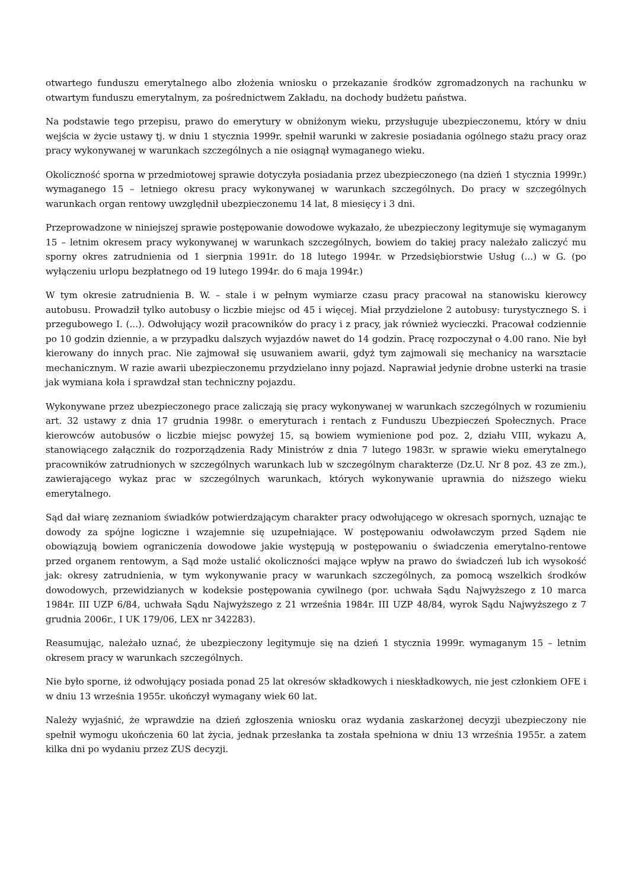otwartego funduszu emerytalnego albo złożenia wniosku o przekazanie środków zgromadzonych na rachunku w otwartym funduszu emerytalnym, za pośrednictwem Zakładu, na dochody budżetu państwa.
Na podstawie tego przepisu, prawo do emerytury w obniżonym wieku, przysługuje ubezpieczonemu, który w dniu wejścia w życie ustawy tj. w dniu 1 stycznia 1999r. spełnił warunki w zakresie posiadania ogólnego stażu pracy oraz pracy wykonywanej w warunkach szczególnych a nie osiągnął wymaganego wieku.
Okoliczność sporna w przedmiotowej sprawie dotyczyła posiadania przez ubezpieczonego (na dzień 1 stycznia 1999r.) wymaganego 15 – letniego okresu pracy wykonywanej w warunkach szczególnych. Do pracy w szczególnych warunkach organ rentowy uwzględnił ubezpieczonemu 14 lat, 8 miesięcy i 3 dni.
Przeprowadzone w niniejszej sprawie postępowanie dowodowe wykazało, że ubezpieczony legitymuje się wymaganym 15 – letnim okresem pracy wykonywanej w warunkach szczególnych, bowiem do takiej pracy należało zaliczyć mu sporny okres zatrudnienia od 1 sierpnia 1991r. do 18 lutego 1994r. w Przedsiębiorstwie Usług (...) w G. (po wyłączeniu urlopu bezpłatnego od 19 lutego 1994r. do 6 maja 1994r.)
W tym okresie zatrudnienia B. W. – stale i w pełnym wymiarze czasu pracy pracował na stanowisku kierowcy autobusu. Prowadził tylko autobusy o liczbie miejsc od 45 i więcej. Miał przydzielone 2 autobusy: turystycznego S. i przegubowego I. (...). Odwołujący woził pracowników do pracy i z pracy, jak również wycieczki. Pracował codziennie po 10 godzin dziennie, a w przypadku dalszych wyjazdów nawet do 14 godzin. Pracę rozpoczynał o 4.00 rano. Nie był kierowany do innych prac. Nie zajmował się usuwaniem awarii, gdyż tym zajmowali się mechanicy na warsztacie mechanicznym. W razie awarii ubezpieczonemu przydzielano inny pojazd. Naprawiał jedynie drobne usterki na trasie jak wymiana koła i sprawdzał stan techniczny pojazdu.
Wykonywane przez ubezpieczonego prace zaliczają się pracy wykonywanej w warunkach szczególnych w rozumieniu art. 32 ustawy z dnia 17 grudnia 1998r. o emeryturach i rentach z Funduszu Ubezpieczeń Społecznych. Prace kierowców autobusów o liczbie miejsc powyżej 15, są bowiem wymienione pod poz. 2, działu VIII, wykazu A, stanowiącego załącznik do rozporządzenia Rady Ministrów z dnia 7 lutego 1983r. w sprawie wieku emerytalnego pracowników zatrudnionych w szczególnych warunkach lub w szczególnym charakterze (Dz.U. Nr 8 poz. 43 ze zm.), zawierającego wykaz prac w szczególnych warunkach, których wykonywanie uprawnia do niższego wieku emerytalnego.
Sąd dał wiarę zeznaniom świadków potwierdzającym charakter pracy odwołującego w okresach spornych, uznając te dowody za spójne logiczne i wzajemnie się uzupełniające. W postępowaniu odwoławczym przed Sądem nie obowiązują bowiem ograniczenia dowodowe jakie występują w postępowaniu o świadczenia emerytalno-rentowe przed organem rentowym, a Sąd może ustalić okoliczności mające wpływ na prawo do świadczeń lub ich wysokość jak: okresy zatrudnienia, w tym wykonywanie pracy w warunkach szczególnych, za pomocą wszelkich środków dowodowych, przewidzianych w kodeksie postępowania cywilnego (por. uchwała Sądu Najwyższego z 10 marca 1984r. III UZP 6/84, uchwała Sądu Najwyższego z 21 września 1984r. III UZP 48/84, wyrok Sądu Najwyższego z 7 grudnia 2006r., I UK 179/06, LEX nr 342283).
Reasumując, należało uznać, że ubezpieczony legitymuje się na dzień 1 stycznia 1999r. wymaganym 15 – letnim okresem pracy w warunkach szczególnych.
Nie było sporne, iż odwołujący posiada ponad 25 lat okresów składkowych i nieskładkowych, nie jest członkiem OFE i w dniu 13 września 1955r. ukończył wymagany wiek 60 lat.
Należy wyjaśnić, że wprawdzie na dzień zgłoszenia wniosku oraz wydania zaskarżonej decyzji ubezpieczony nie spełnił wymogu ukończenia 60 lat życia, jednak przesłanka ta została spełniona w dniu 13 września 1955r. a zatem kilka dni po wydaniu przez ZUS decyzji.